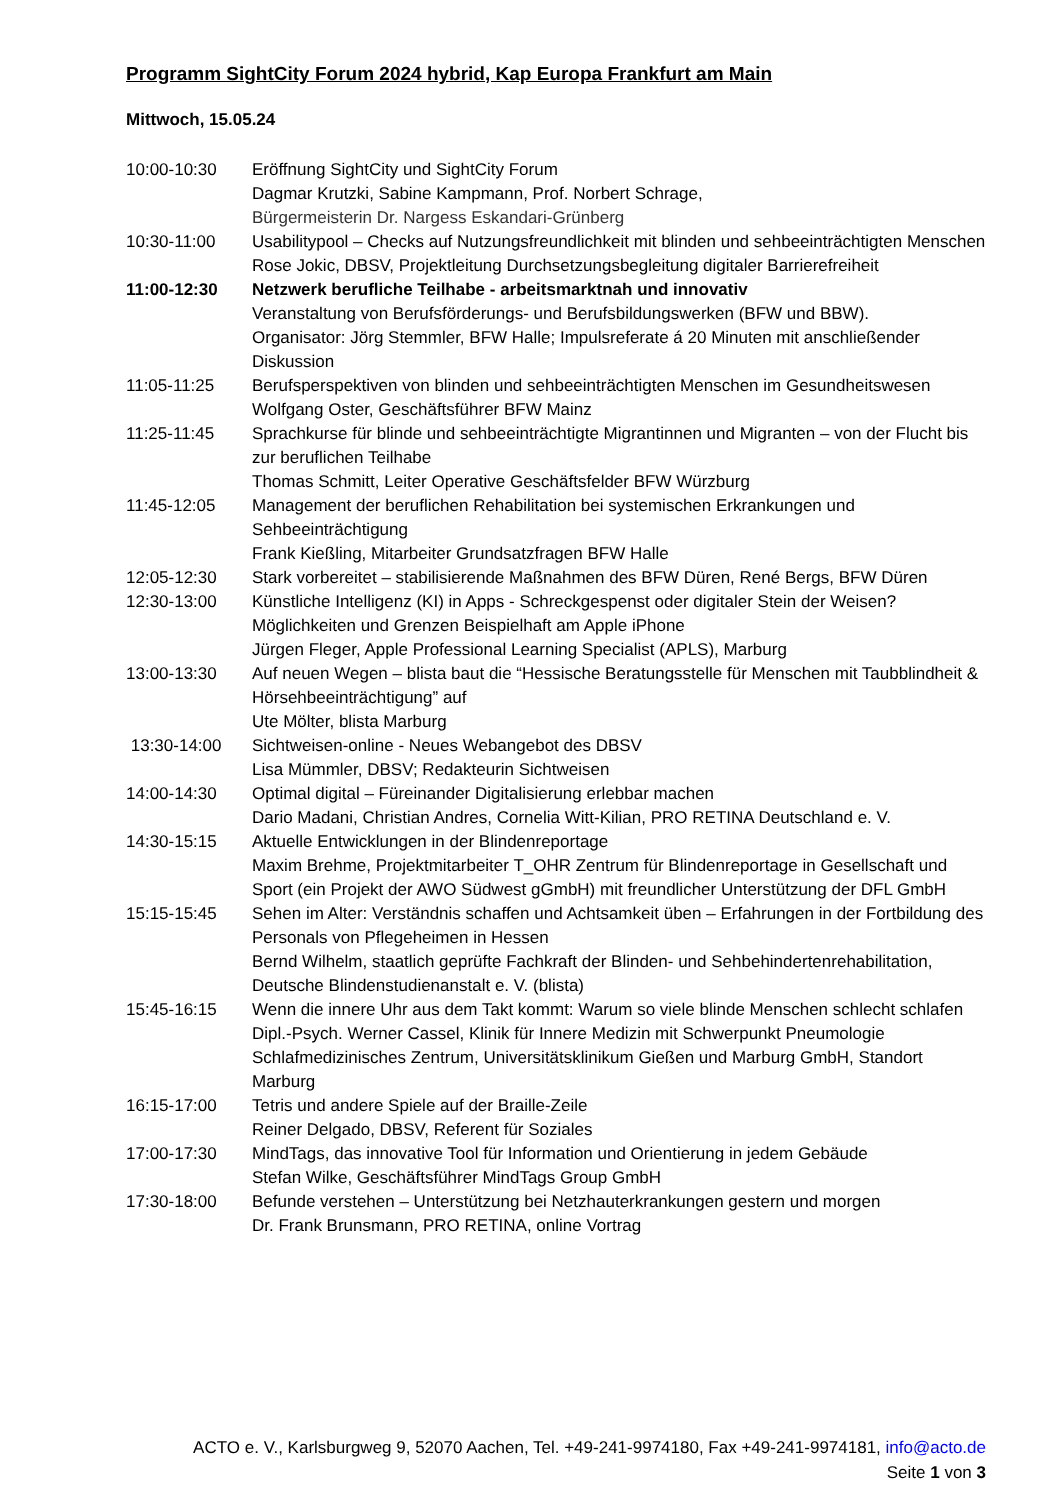Programm SightCity Forum 2024 hybrid, Kap Europa Frankfurt am Main
Mittwoch, 15.05.24
10:00-10:30 Eröffnung SightCity und SightCity Forum
Dagmar Krutzki, Sabine Kampmann, Prof. Norbert Schrage,
Bürgermeisterin Dr. Nargess Eskandari-Grünberg
10:30-11:00 Usabilitypool – Checks auf Nutzungsfreundlichkeit mit blinden und sehbeeinträchtigten Menschen
Rose Jokic, DBSV, Projektleitung Durchsetzungsbegleitung digitaler Barrierefreiheit
11:00-12:30 Netzwerk berufliche Teilhabe - arbeitsmarktnah und innovativ
Veranstaltung von Berufsförderungs- und Berufsbildungswerken (BFW und BBW).
Organisator: Jörg Stemmler, BFW Halle; Impulsreferate á 20 Minuten mit anschließender Diskussion
11:05-11:25 Berufsperspektiven von blinden und sehbeeinträchtigten Menschen im Gesundheitswesen
Wolfgang Oster, Geschäftsführer BFW Mainz
11:25-11:45 Sprachkurse für blinde und sehbeeinträchtigte Migrantinnen und Migranten – von der Flucht bis zur beruflichen Teilhabe
Thomas Schmitt, Leiter Operative Geschäftsfelder BFW Würzburg
11:45-12:05 Management der beruflichen Rehabilitation bei systemischen Erkrankungen und Sehbeeinträchtigung
Frank Kießling, Mitarbeiter Grundsatzfragen BFW Halle
12:05-12:30 Stark vorbereitet – stabilisierende Maßnahmen des BFW Düren, René Bergs, BFW Düren
12:30-13:00 Künstliche Intelligenz (KI) in Apps - Schreckgespenst oder digitaler Stein der Weisen?
Möglichkeiten und Grenzen Beispielhaft am Apple iPhone
Jürgen Fleger, Apple Professional Learning Specialist (APLS), Marburg
13:00-13:30 Auf neuen Wegen – blista baut die “Hessische Beratungsstelle für Menschen mit Taubblindheit & Hörsehbeeinträchtigung” auf
Ute Mölter, blista Marburg
13:30-14:00 Sichtweisen-online - Neues Webangebot des DBSV
Lisa Mümmler, DBSV; Redakteurin Sichtweisen
14:00-14:30 Optimal digital – Füreinander Digitalisierung erlebbar machen
Dario Madani, Christian Andres, Cornelia Witt-Kilian, PRO RETINA Deutschland e. V.
14:30-15:15 Aktuelle Entwicklungen in der Blindenreportage
Maxim Brehme, Projektmitarbeiter T_OHR Zentrum für Blindenreportage in Gesellschaft und Sport (ein Projekt der AWO Südwest gGmbH) mit freundlicher Unterstützung der DFL GmbH
15:15-15:45 Sehen im Alter: Verständnis schaffen und Achtsamkeit üben – Erfahrungen in der Fortbildung des Personals von Pflegeheimen in Hessen
Bernd Wilhelm, staatlich geprüfte Fachkraft der Blinden- und Sehbehindertenrehabilitation, Deutsche Blindenstudienanstalt e. V. (blista)
15:45-16:15 Wenn die innere Uhr aus dem Takt kommt: Warum so viele blinde Menschen schlecht schlafen
Dipl.-Psych. Werner Cassel, Klinik für Innere Medizin mit Schwerpunkt Pneumologie Schlafmedizinisches Zentrum, Universitätsklinikum Gießen und Marburg GmbH, Standort Marburg
16:15-17:00 Tetris und andere Spiele auf der Braille-Zeile
Reiner Delgado, DBSV, Referent für Soziales
17:00-17:30 MindTags, das innovative Tool für Information und Orientierung in jedem Gebäude
Stefan Wilke, Geschäftsführer MindTags Group GmbH
17:30-18:00 Befunde verstehen – Unterstützung bei Netzhauterkrankungen gestern und morgen
Dr. Frank Brunsmann, PRO RETINA, online Vortrag
ACTO e. V., Karlsburgweg 9, 52070 Aachen, Tel. +49-241-9974180, Fax +49-241-9974181, info@acto.de
Seite 1 von 3